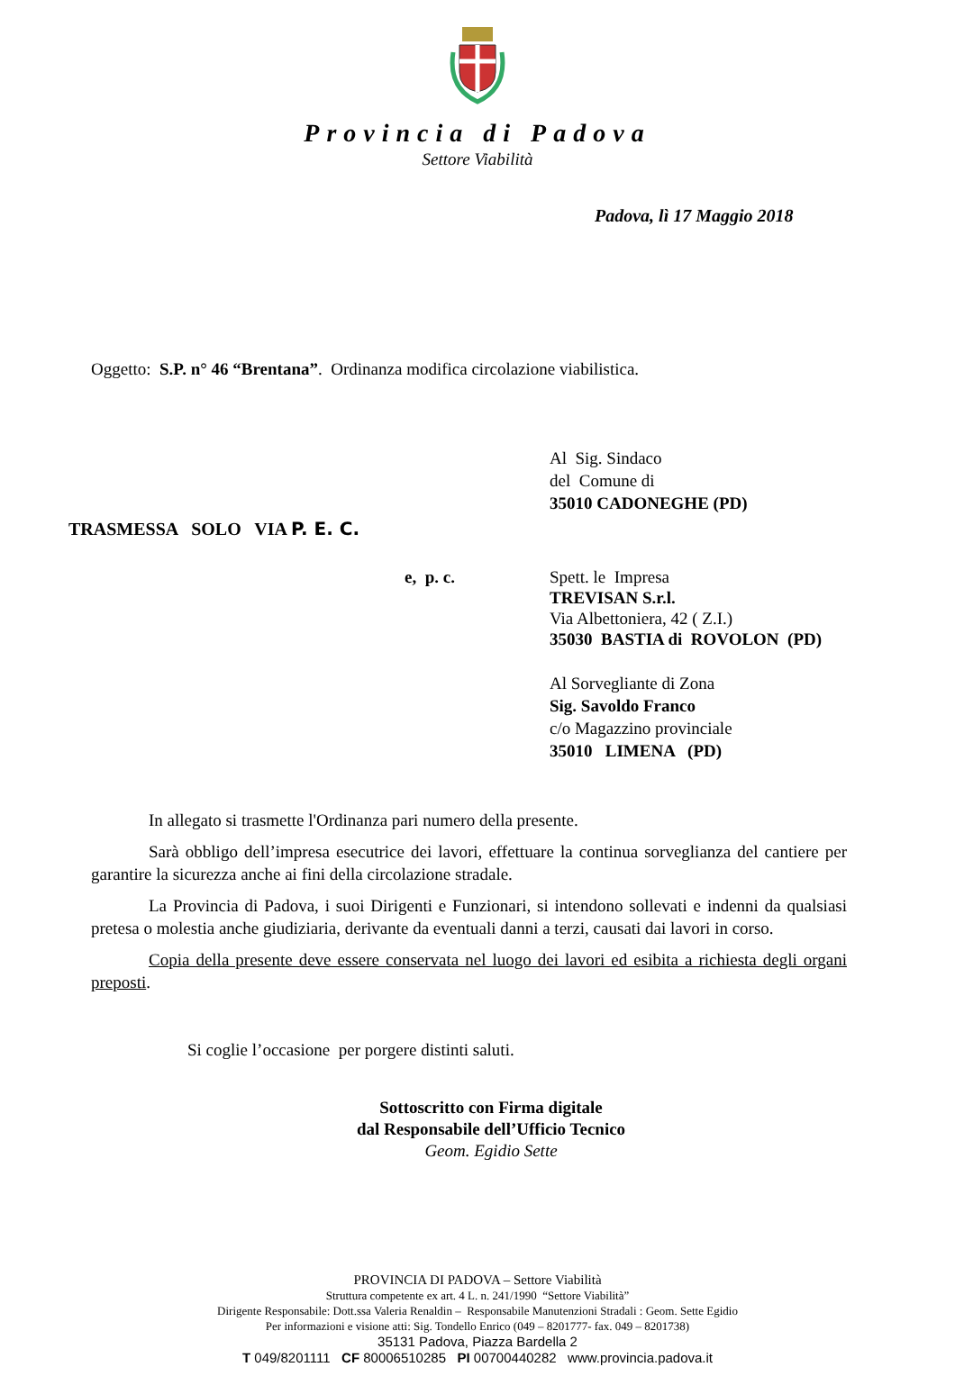Provincia di Padova
Settore Viabilità
Padova, lì 17 Maggio 2018
Oggetto: S.P. n° 46 “Brentana”. Ordinanza modifica circolazione viabilistica.
Al Sig. Sindaco
del Comune di
35010 CADONEGHE (PD)
TRASMESSA SOLO VIA P. E. C.
e, p. c. Spett. le Impresa
TREVISAN S.r.l.
Via Albettoniera, 42 ( Z.I.)
35030 BASTIA di ROVOLON (PD)
Al Sorvegliante di Zona
Sig. Savoldo Franco
c/o Magazzino provinciale
35010 LIMENA (PD)
In allegato si trasmette l'Ordinanza pari numero della presente.
Sarà obbligo dell’impresa esecutrice dei lavori, effettuare la continua sorveglianza del cantiere per garantire la sicurezza anche ai fini della circolazione stradale.
La Provincia di Padova, i suoi Dirigenti e Funzionari, si intendono sollevati e indenni da qualsiasi pretesa o molestia anche giudiziaria, derivante da eventuali danni a terzi, causati dai lavori in corso.
Copia della presente deve essere conservata nel luogo dei lavori ed esibita a richiesta degli organi preposti.
Si coglie l’occasione per porgere distinti saluti.
Sottoscritto con Firma digitale
dal Responsabile dell’Ufficio Tecnico
Geom. Egidio Sette
PROVINCIA DI PADOVA – Settore Viabilità
Struttura competente ex art. 4 L. n. 241/1990 “Settore Viabilità”
Dirigente Responsabile: Dott.ssa Valeria Renaldin – Responsabile Manutenzioni Stradali : Geom. Sette Egidio
Per informazioni e visione atti: Sig. Tondello Enrico (049 – 8201777- fax. 049 – 8201738)
35131 Padova, Piazza Bardella 2
T 049/8201111 CF 80006510285 PI 00700440282 www.provincia.padova.it